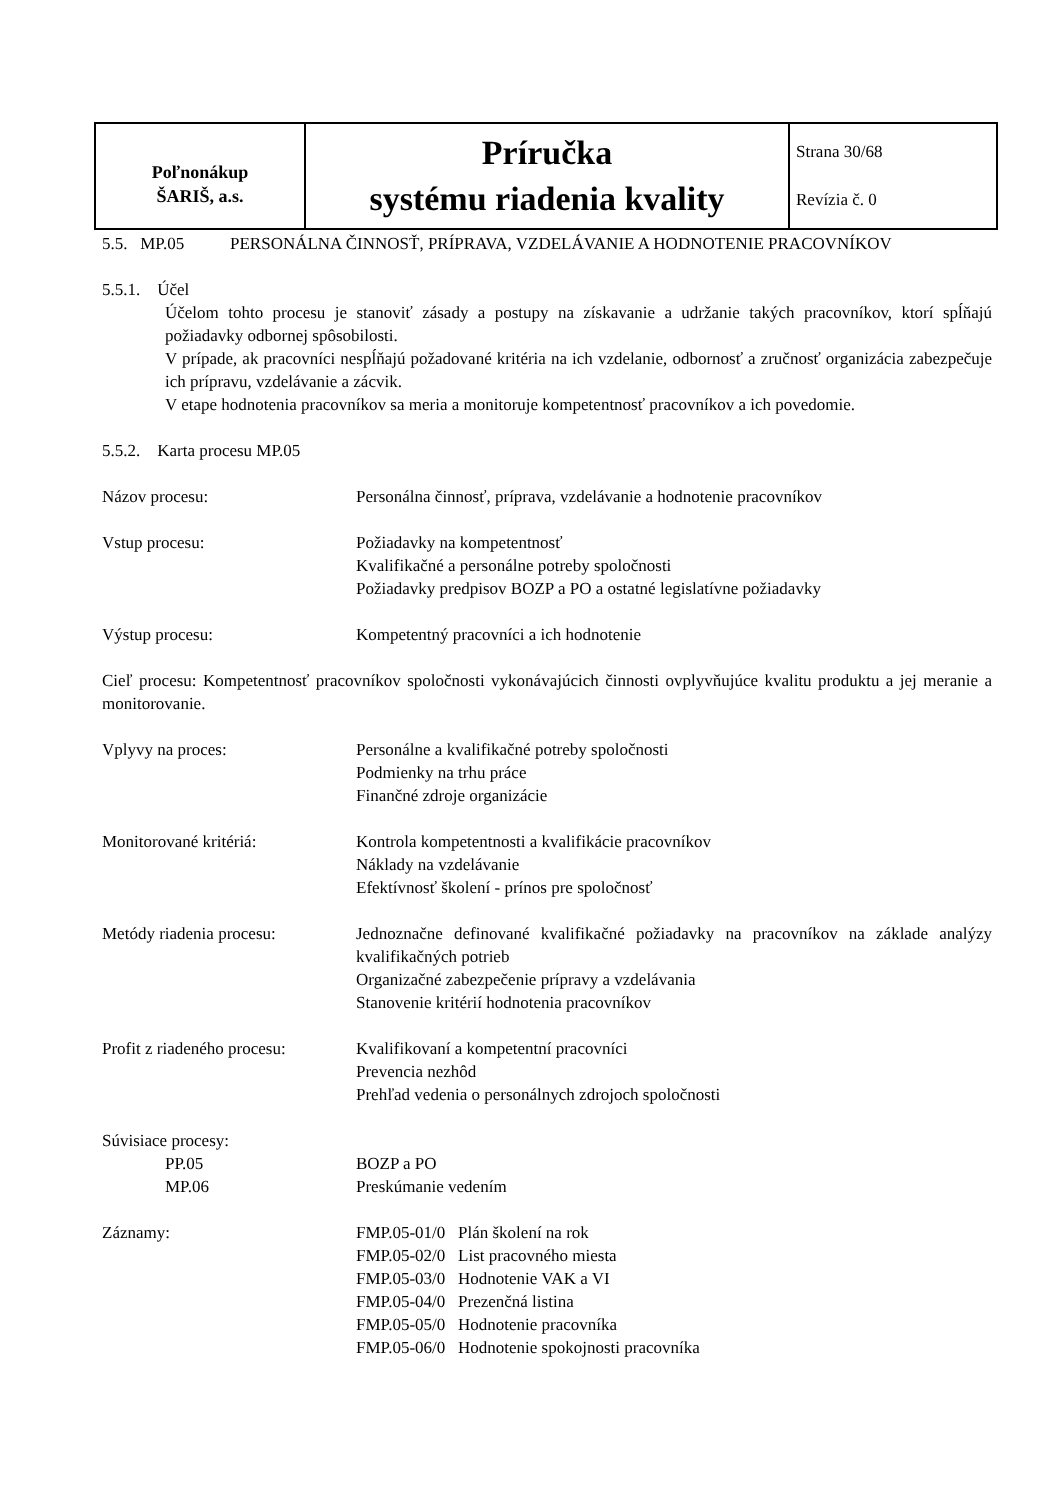| Poľnonákup ŠARIŠ, a.s. | Príručka systému riadenia kvality | Strana 30/68 Revízia č. 0 |
| 5.5. MP.05 | PERSONÁLNA ČINNOSŤ, PRÍPRAVA, VZDELÁVANIE A HODNOTENIE PRACOVNÍKOV |
5.5.1. Účel
Účelom tohto procesu je stanoviť zásady a postupy na získavanie a udržanie takých pracovníkov, ktorí spĺňajú požiadavky odbornej spôsobilosti.
V prípade, ak pracovníci nespĺňajú požadované kritéria na ich vzdelanie, odbornosť a zručnosť organizácia zabezpečuje ich prípravu, vzdelávanie a zácvik.
V etape hodnotenia pracovníkov sa meria a monitoruje kompetentnosť pracovníkov a ich povedomie.
5.5.2. Karta procesu MP.05
| Názov procesu: | Personálna činnosť, príprava, vzdelávanie a hodnotenie pracovníkov |
| Vstup procesu: | Požiadavky na kompetentnosť Kvalifikačné a personálne potreby spoločnosti Požiadavky predpisov BOZP a PO a ostatné legislatívne požiadavky |
| Výstup procesu: | Kompetentný pracovníci a ich hodnotenie |
| Cieľ procesu: Kompetentnosť pracovníkov spoločnosti vykonávajúcich činnosti ovplyvňujúce kvalitu produktu a jej meranie a monitorovanie. | |
| Vplyvy na proces: | Personálne a kvalifikačné potreby spoločnosti Podmienky na trhu práce Finančné zdroje organizácie |
| Monitorované kritériá: | Kontrola kompetentnosti a kvalifikácie pracovníkov Náklady na vzdelávanie Efektívnosť školení - prínos pre spoločnosť |
| Metódy riadenia procesu: | Jednoznačne definované kvalifikačné požiadavky na pracovníkov na základe analýzy kvalifikačných potrieb Organizačné zabezpečenie prípravy a vzdelávania Stanovenie kritérií hodnotenia pracovníkov |
| Profit z riadeného procesu: | Kvalifikovaní a kompetentní pracovníci Prevencia nezhôd Prehľad vedenia o personálnych zdrojoch spoločnosti |
| Súvisiace procesy: | |
| PP.05 | BOZP a PO |
| MP.06 | Preskúmanie vedením |
| Záznamy: | FMP.05-01/0 Plán školení na rok FMP.05-02/0 List pracovného miesta FMP.05-03/0 Hodnotenie VAK a VI FMP.05-04/0 Prezenčná listina FMP.05-05/0 Hodnotenie pracovníka FMP.05-06/0 Hodnotenie spokojnosti pracovníka |